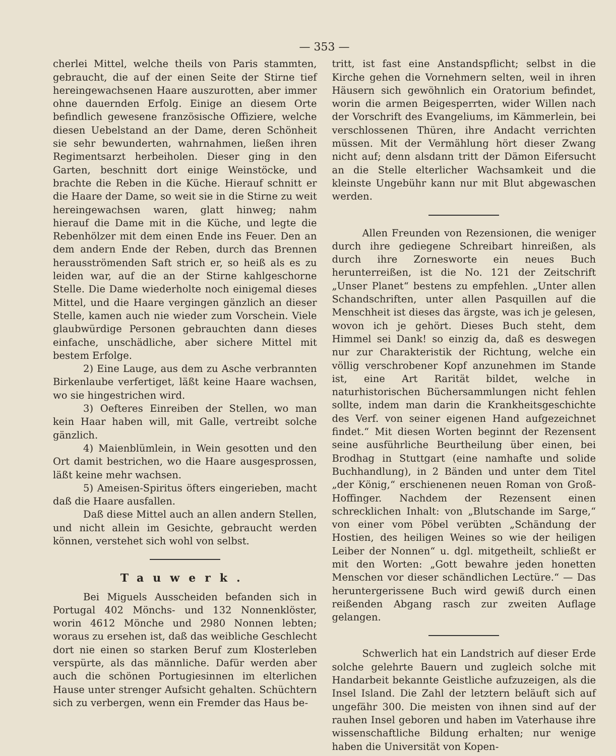— 353 —
cherlei Mittel, welche theils von Paris stammten, gebraucht, die auf der einen Seite der Stirne tief hereingewachsenen Haare auszurotten, aber immer ohne dauernden Erfolg. Einige an diesem Orte befindlich gewesene französische Offiziere, welche diesen Uebelstand an der Dame, deren Schönheit sie sehr bewunderten, wahrnahmen, ließen ihren Regimentsarzt herbeiholen. Dieser ging in den Garten, beschnitt dort einige Weinstöcke, und brachte die Reben in die Küche. Hierauf schnitt er die Haare der Dame, so weit sie in die Stirne zu weit hereingewachsen waren, glatt hinweg; nahm hierauf die Dame mit in die Küche, und legte die Rebenhölzer mit dem einen Ende ins Feuer. Den an dem andern Ende der Reben, durch das Brennen herausströmenden Saft strich er, so heiß als es zu leiden war, auf die an der Stirne kahlgeschorne Stelle. Die Dame wiederholte noch einigemal dieses Mittel, und die Haare vergingen gänzlich an dieser Stelle, kamen auch nie wieder zum Vorschein. Viele glaubwürdige Personen gebrauchten dann dieses einfache, unschädliche, aber sichere Mittel mit bestem Erfolge.
2) Eine Lauge, aus dem zu Asche verbrannten Birkenlaube verfertiget, läßt keine Haare wachsen, wo sie hingestrichen wird.
3) Oefteres Einreiben der Stellen, wo man kein Haar haben will, mit Galle, vertreibt solche gänzlich.
4) Maienblümlein, in Wein gesotten und den Ort damit bestrichen, wo die Haare ausgesprossen, läßt keine mehr wachsen.
5) Ameisen-Spiritus öfters eingerieben, macht daß die Haare ausfallen.
Daß diese Mittel auch an allen andern Stellen, und nicht allein im Gesichte, gebraucht werden können, verstehet sich wohl von selbst.
Tauwerk.
Bei Miguels Ausscheiden befanden sich in Portugal 402 Mönchs- und 132 Nonnenklöster, worin 4612 Mönche und 2980 Nonnen lebten; woraus zu ersehen ist, daß das weibliche Geschlecht dort nie einen so starken Beruf zum Klosterleben verspürte, als das männliche. Dafür werden aber auch die schönen Portugiesinnen im elterlichen Hause unter strenger Aufsicht gehalten. Schüchtern sich zu verbergen, wenn ein Fremder das Haus be-
tritt, ist fast eine Anstandspflicht; selbst in die Kirche gehen die Vornehmern selten, weil in ihren Häusern sich gewöhnlich ein Oratorium befindet, worin die armen Beigesperrten, wider Willen nach der Vorschrift des Evangeliums, im Kämmerlein, bei verschlossenen Thüren, ihre Andacht verrichten müssen. Mit der Vermählung hört dieser Zwang nicht auf; denn alsdann tritt der Dämon Eifersucht an die Stelle elterlicher Wachsamkeit und die kleinste Ungebühr kann nur mit Blut abgewaschen werden.
Allen Freunden von Rezensionen, die weniger durch ihre gediegene Schreibart hinreißen, als durch ihre Zornesworte ein neues Buch herunterreißen, ist die No. 121 der Zeitschrift „Unser Planet“ bestens zu empfehlen. „Unter allen Schandschriften, unter allen Pasquillen auf die Menschheit ist dieses das ärgste, was ich je gelesen, wovon ich je gehört. Dieses Buch steht, dem Himmel sei Dank! so einzig da, daß es deswegen nur zur Charakteristik der Richtung, welche ein völlig verschrobener Kopf anzunehmen im Stande ist, eine Art Rarität bildet, welche in naturhistorischen Büchersammlungen nicht fehlen sollte, indem man darin die Krankheitsgeschichte des Verf. von seiner eigenen Hand aufgezeichnet findet.“ Mit diesen Worten beginnt der Rezensent seine ausführliche Beurtheilung über einen, bei Brodhag in Stuttgart (eine namhafte und solide Buchhandlung), in 2 Bänden und unter dem Titel „der König,“ erschienenen neuen Roman von Groß-Hoffinger. Nachdem der Rezensent einen schrecklichen Inhalt: von „Blutschande im Sarge,“ von einer vom Pöbel verübten „Schändung der Hostien, des heiligen Weines so wie der heiligen Leiber der Nonnen“ u. dgl. mitgetheilt, schließt er mit den Worten: „Gott bewahre jeden honetten Menschen vor dieser schändlichen Lectüre.“ — Das heruntergerissene Buch wird gewiß durch einen reißenden Abgang rasch zur zweiten Auflage gelangen.
Schwerlich hat ein Landstrich auf dieser Erde solche gelehrte Bauern und zugleich solche mit Handarbeit bekannte Geistliche aufzuzeigen, als die Insel Island. Die Zahl der letztern beläuft sich auf ungefähr 300. Die meisten von ihnen sind auf der rauhen Insel geboren und haben im Vaterhause ihre wissenschaftliche Bildung erhalten; nur wenige haben die Universität von Kopen-